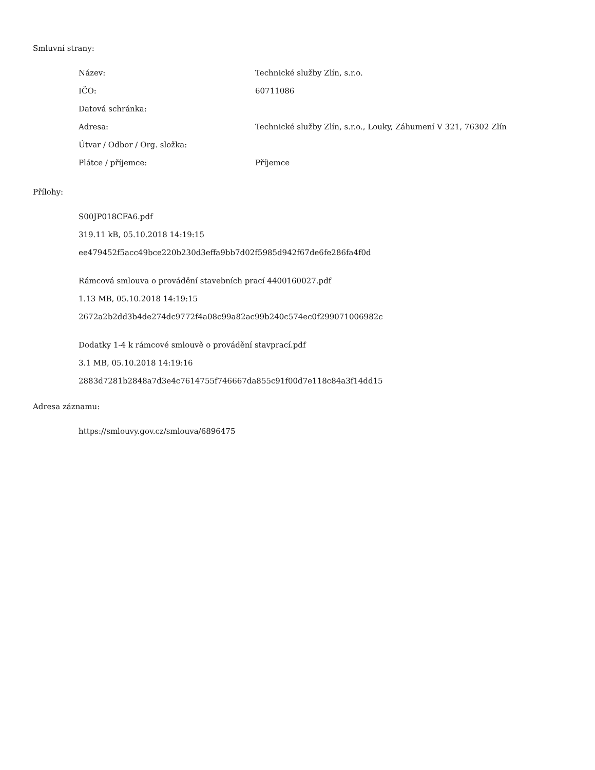Smluvní strany:
| Název: | Technické služby Zlín, s.r.o. |
| IČO: | 60711086 |
| Datová schránka: | |
| Adresa: | Technické služby Zlín, s.r.o., Louky, Záhumení V 321, 76302 Zlín |
| Útvar / Odbor / Org. složka: | |
| Plátce / příjemce: | Příjemce |
Přílohy:
S00JP018CFA6.pdf
319.11 kB, 05.10.2018 14:19:15
ee479452f5acc49bce220b230d3effa9bb7d02f5985d942f67de6fe286fa4f0d
Rámcová smlouva o provádění stavebních prací 4400160027.pdf
1.13 MB, 05.10.2018 14:19:15
2672a2b2dd3b4de274dc9772f4a08c99a82ac99b240c574ec0f299071006982c
Dodatky 1-4 k rámcové smlouvě o provádění stavprací.pdf
3.1 MB, 05.10.2018 14:19:16
2883d7281b2848a7d3e4c7614755f746667da855c91f00d7e118c84a3f14dd15
Adresa záznamu:
https://smlouvy.gov.cz/smlouva/6896475